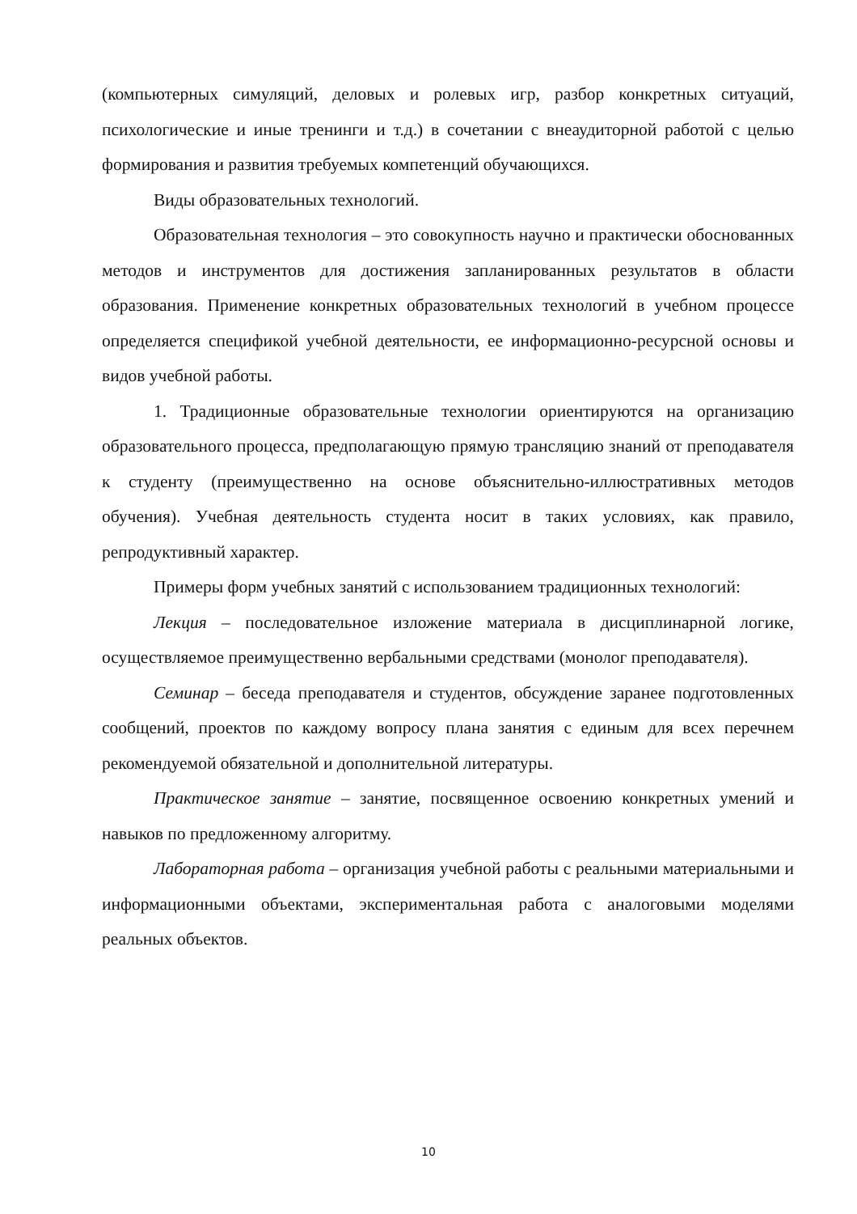(компьютерных симуляций, деловых и ролевых игр, разбор конкретных ситуаций, психологические и иные тренинги и т.д.) в сочетании с внеаудиторной работой с целью формирования и развития требуемых компетенций обучающихся.
Виды образовательных технологий.
Образовательная технология – это совокупность научно и практически обоснованных методов и инструментов для достижения запланированных результатов в области образования. Применение конкретных образовательных технологий в учебном процессе определяется спецификой учебной деятельности, ее информационно-ресурсной основы и видов учебной работы.
1. Традиционные образовательные технологии ориентируются на организацию образовательного процесса, предполагающую прямую трансляцию знаний от преподавателя к студенту (преимущественно на основе объяснительно-иллюстративных методов обучения). Учебная деятельность студента носит в таких условиях, как правило, репродуктивный характер.
Примеры форм учебных занятий с использованием традиционных технологий:
Лекция – последовательное изложение материала в дисциплинарной логике, осуществляемое преимущественно вербальными средствами (монолог преподавателя).
Семинар – беседа преподавателя и студентов, обсуждение заранее подготовленных сообщений, проектов по каждому вопросу плана занятия с единым для всех перечнем рекомендуемой обязательной и дополнительной литературы.
Практическое занятие – занятие, посвященное освоению конкретных умений и навыков по предложенному алгоритму.
Лабораторная работа – организация учебной работы с реальными материальными и информационными объектами, экспериментальная работа с аналоговыми моделями реальных объектов.
10